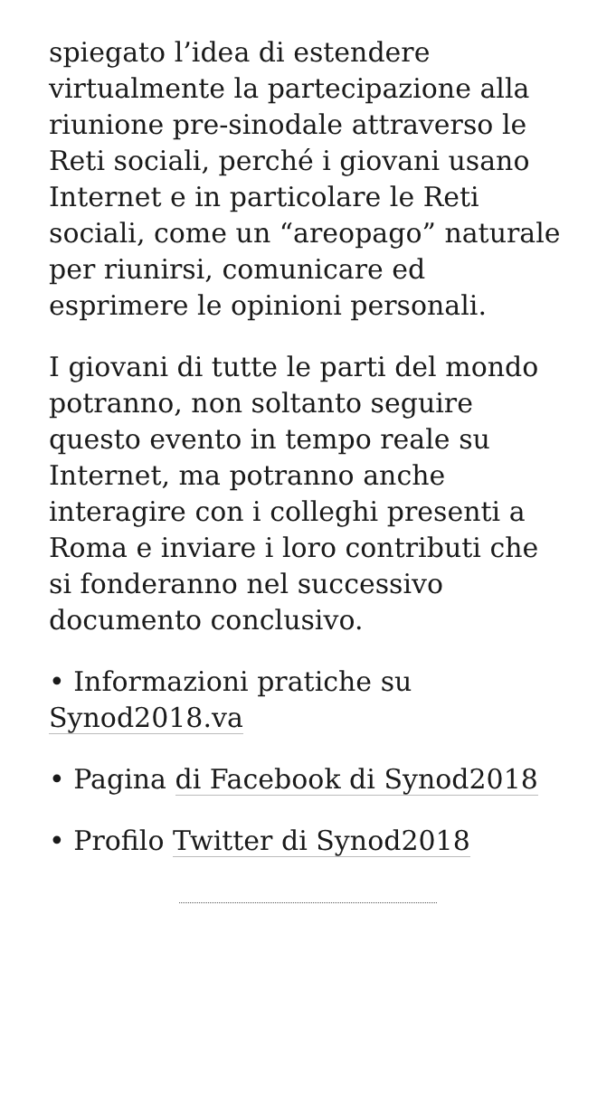spiegato l’idea di estendere virtualmente la partecipazione alla riunione pre-sinodale attraverso le Reti sociali, perché i giovani usano Internet e in particolare le Reti sociali, come un “areopago” naturale per riunirsi, comunicare ed esprimere le opinioni personali.
I giovani di tutte le parti del mondo potranno, non soltanto seguire questo evento in tempo reale su Internet, ma potranno anche interagire con i colleghi presenti a Roma e inviare i loro contributi che si fonderanno nel successivo documento conclusivo.
• Informazioni pratiche su Synod2018.va
• Pagina di Facebook di Synod2018
• Profilo Twitter di Synod2018